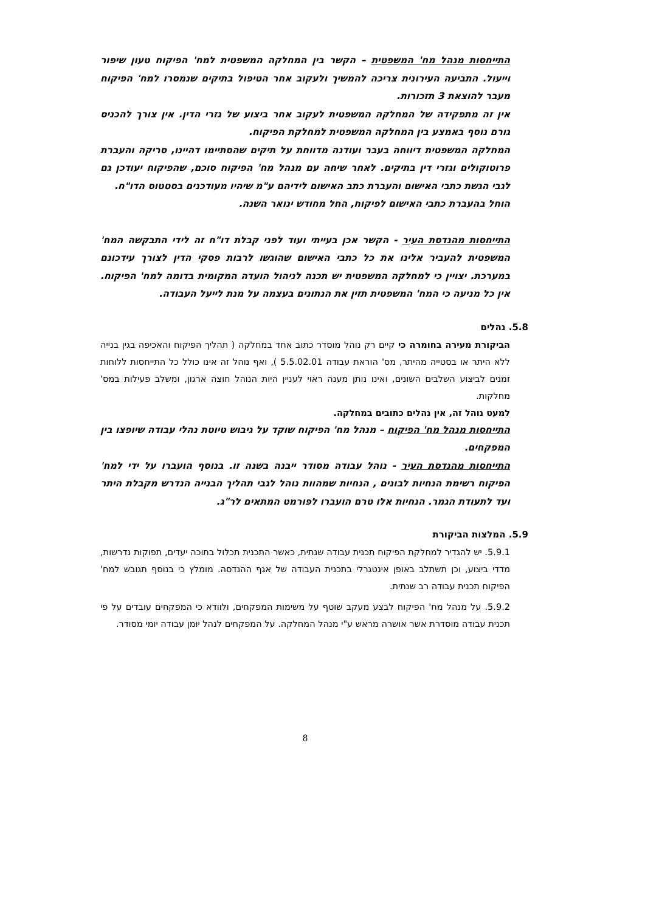התייחסות מנהל מח' המשפטית – הקשר בין המחלקה המשפטית למח' הפיקוח טעון שיפור וייעול. התביעה העירונית צריכה להמשיך ולעקוב אחר הטיפול בתיקים שנמסרו למח' הפיקוח מעבר להוצאת 3 תזכורות.
אין זה מתפקידה של המחלקה המשפטית לעקוב אחר ביצוע של גזרי הדין. אין צורך להכניס גורם נוסף באמצע בין המחלקה המשפטית למחלקת הפיקוח.
המחלקה המשפטית דיווחה בעבר ועודנה מדווחת על תיקים שהסתיימו דהיינו, סריקה והעברת פרוטוקולים וגזרי דין בתיקים. לאחר שיחה עם מנהל מח' הפיקוח סוכם, שהפיקוח יעודכן גם לגבי הגשת כתבי האישום והעברת כתב האישום לידיהם ע"מ שיהיו מעודכנים בסטטוס הדו"ח.
הוחל בהעברת כתבי האישום לפיקוח, החל מחודש ינואר השנה.
התייחסות מהנדסת העיר - הקשר אכן בעייתי ועוד לפני קבלת דו"ח זה לידי התבקשה המח' המשפטית להעביר אלינו את כל כתבי האישום שהוגשו לרבות פסקי הדין לצורך עידכונם במערכת. יצויין כי למחלקה המשפטית יש תכנה לניהול הועדה המקומית בדומה למח' הפיקוח. אין כל מניעה כי המח' המשפטית תזין את הנתונים בעצמה על מנת לייעל העבודה.
5.8. נהלים
הביקורת מעירה בחומרה כי קיים רק נוהל מוסדר כתוב אחד במחלקה ( תהליך הפיקוח והאכיפה בגין בנייה ללא היתר או בסטייה מהיתר, מס' הוראת עבודה 5.5.02.01 ), ואף נוהל זה אינו כולל כל התייחסות ללוחות זמנים לביצוע השלבים השונים, ואינו נותן מענה ראוי לעניין היות הנוהל חוצה ארגון, ומשלב פעילות במס' מחלקות.
למעט נוהל זה, אין נהלים כתובים במחלקה.
התייחסות מנהל מח' הפיקוח – מנהל מח' הפיקוח שוקד על גיבוש טיוטת נהלי עבודה שיופצו בין המפקחים.
התייחסות מהנדסת העיר - נוהל עבודה מסודר ייבנה בשנה זו. בנוסף הועברו על ידי למח' הפיקוח רשימת הנחיות לבונים , הנחיות שמהוות נוהל לגבי תהליך הבנייה הנדרש מקבלת היתר ועד לתעודת הגמר. הנחיות אלו טרם הועברו לפורמט המתאים לר"ג.
5.9. המלצות הביקורת
5.9.1. יש להגדיר למחלקת הפיקוח תכנית עבודה שנתית, כאשר התכנית תכלול בתוכה יעדים, תפוקות נדרשות, מדדי ביצוע, וכן תשתלב באופן אינטגרלי בתכנית העבודה של אגף ההנדסה. מומלץ כי בנוסף תגובש למח' הפיקוח תכנית עבודה רב שנתית.
5.9.2. על מנהל מח' הפיקוח לבצע מעקב שוטף על משימות המפקחים, ולוודא כי המפקחים עובדים על פי תכנית עבודה מוסדרת אשר אושרה מראש ע"י מנהל המחלקה. על המפקחים לנהל יומן עבודה יומי מסודר.
8